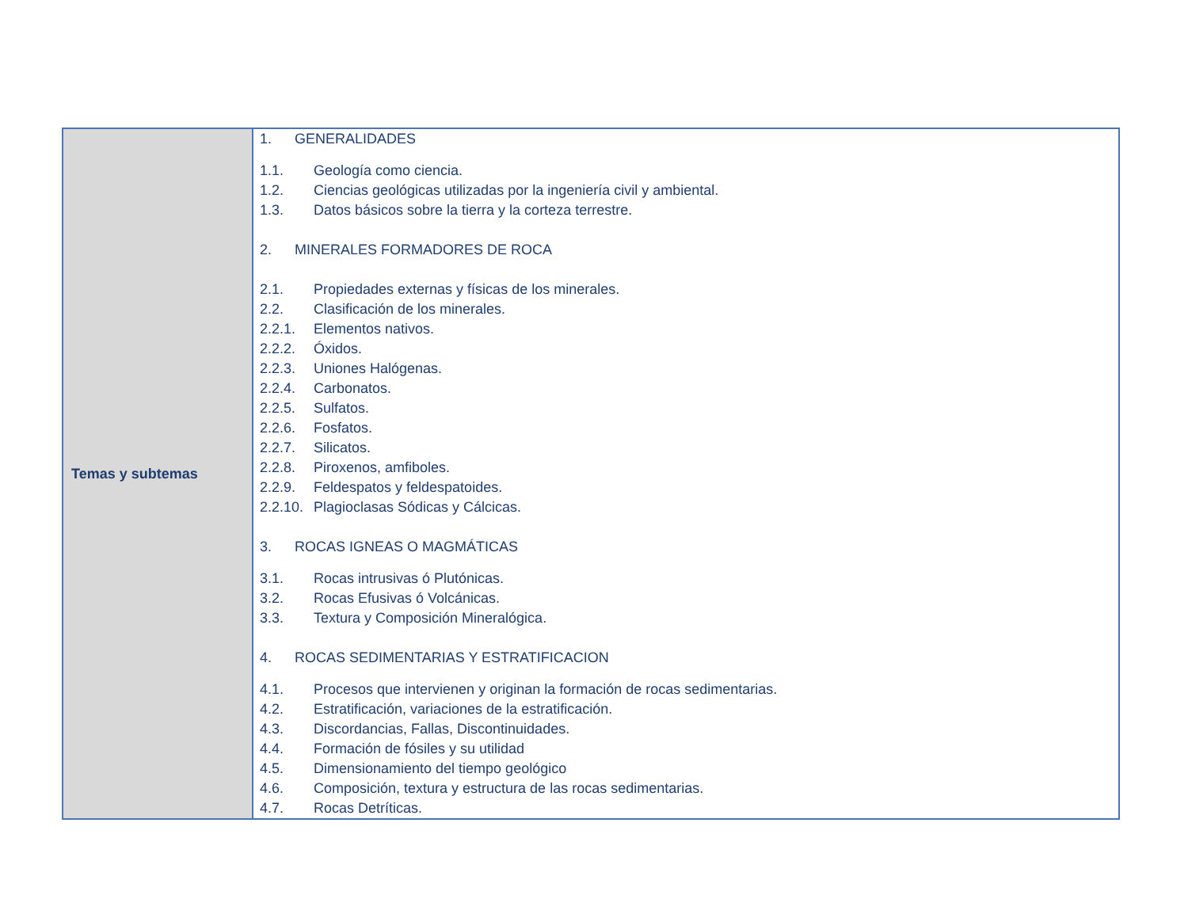| Temas y subtemas | 1. GENERALIDADES 1.1. Geología como ciencia. 1.2. Ciencias geológicas utilizadas por la ingeniería civil y ambiental. 1.3. Datos básicos sobre la tierra y la corteza terrestre. 2. MINERALES FORMADORES DE ROCA 2.1. Propiedades externas y físicas de los minerales. 2.2. Clasificación de los minerales. 2.2.1. Elementos nativos. 2.2.2. Óxidos. 2.2.3. Uniones Halógenas. 2.2.4. Carbonatos. 2.2.5. Sulfatos. 2.2.6. Fosfatos. 2.2.7. Silicatos. 2.2.8. Piroxenos, amfiboles. 2.2.9. Feldespatos y feldespatoides. 2.2.10. Plagioclasas Sódicas y Cálcicas. 3. ROCAS IGNEAS O MAGMÁTICAS 3.1. Rocas intrusivas ó Plutónicas. 3.2. Rocas Efusivas ó Volcánicas. 3.3. Textura y Composición Mineralógica. 4. ROCAS SEDIMENTARIAS Y ESTRATIFICACION 4.1. Procesos que intervienen y originan la formación de rocas sedimentarias. 4.2. Estratificación, variaciones de la estratificación. 4.3. Discordancias, Fallas, Discontinuidades. 4.4. Formación de fósiles y su utilidad 4.5. Dimensionamiento del tiempo geológico 4.6. Composición, textura y estructura de las rocas sedimentarias. 4.7. Rocas Detríticas. |